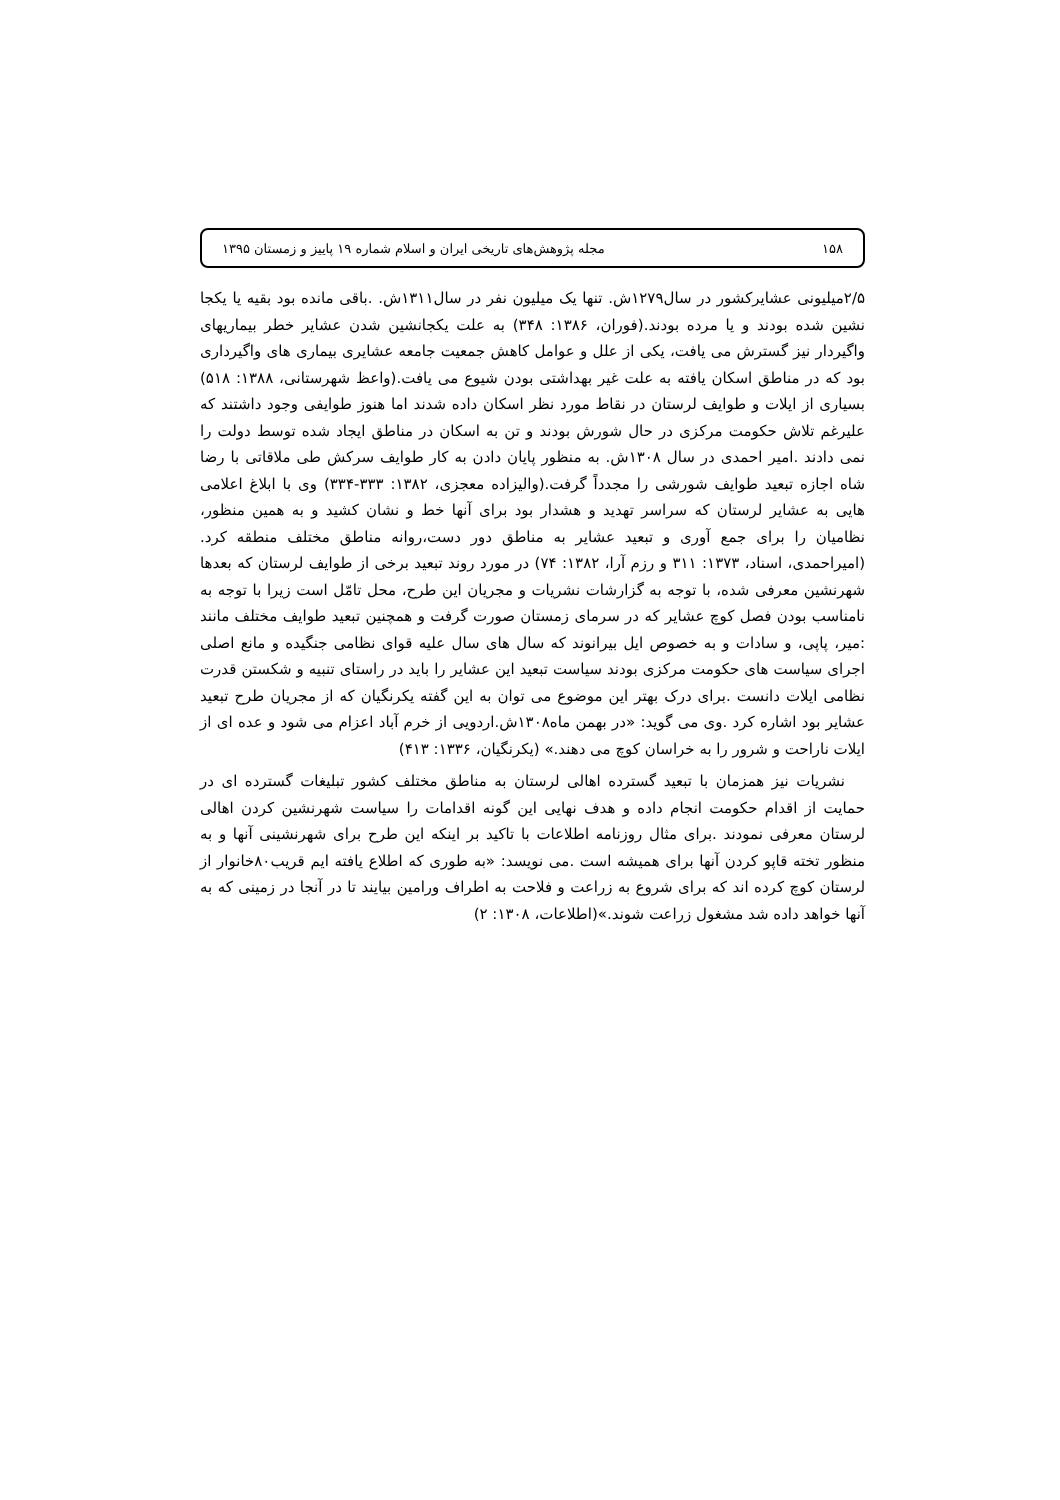۱۵۸ مجله پژوهش‌های تاریخی ایران و اسلام شماره ۱۹ پاییز و زمستان ۱۳۹۵
۲/۵میلیونی عشایرکشور در سال۱۲۷۹ش. تنها یک میلیون نفر در سال۱۳۱۱ش. .باقی مانده بود بقیه یا یکجا نشین شده بودند و یا مرده بودند.(فوران، ۱۳۸۶: ۳۴۸) به علت یکجانشین شدن عشایر خطر بیماریهای واگیردار نیز گسترش می یافت، یکی از علل و عوامل کاهش جمعیت جامعه عشایری بیماری های واگیرداری بود که در مناطق اسکان یافته به علت غیر بهداشتی بودن شیوع می یافت.(واعظ شهرستانی، ۱۳۸۸: ۵۱۸) بسیاری از ایلات و طوایف لرستان در نقاط مورد نظر اسکان داده شدند اما هنوز طوایفی وجود داشتند که علیرغم تلاش حکومت مرکزی در حال شورش بودند و تن به اسکان در مناطق ایجاد شده توسط دولت را نمی دادند .امیر احمدی در سال ۱۳۰۸ش. به منظور پایان دادن به کار طوایف سرکش طی ملاقاتی با رضا شاه اجازه تبعید طوایف شورشی را مجدداً گرفت.(والیزاده معجزی، ۱۳۸۲: ۳۳۳-۳۳۴) وی با ابلاغ اعلامی هایی به عشایر لرستان که سراسر تهدید و هشدار بود برای آنها خط و نشان کشید و به همین منظور، نظامیان را برای جمع آوری و تبعید عشایر به مناطق دور دست،روانه مناطق مختلف منطقه کرد. (امیراحمدی، اسناد، ۱۳۷۳: ۳۱۱ و رزم آرا، ۱۳۸۲: ۷۴) در مورد روند تبعید برخی از طوایف لرستان که بعدها شهرنشین معرفی شده، با توجه به گزارشات نشریات و مجریان این طرح، محل تامّل است زیرا با توجه به نامناسب بودن فصل کوچ عشایر که در سرمای زمستان صورت گرفت و همچنین تبعید طوایف مختلف مانند :میر، پاپی، و سادات و به خصوص ایل بیرانوند که سال های سال علیه قوای نظامی جنگیده و مانع اصلی اجرای سیاست های حکومت مرکزی بودند سیاست تبعید این عشایر را باید در راستای تنبیه و شکستن قدرت نظامی ایلات دانست .برای درک بهتر این موضوع می توان به این گفته یکرنگیان که از مجریان طرح تبعید عشایر بود اشاره کرد .وی می گوید: «در بهمن ماه۱۳۰۸ش.اردویی از خرم آباد اعزام می شود و عده ای از ایلات ناراحت و شرور را به خراسان کوچ می دهند.» (یکرنگیان، ۱۳۳۶: ۴۱۳)
نشریات نیز همزمان با تبعید گسترده اهالی لرستان به مناطق مختلف کشور تبلیغات گسترده ای در حمایت از اقدام حکومت انجام داده و هدف نهایی این گونه اقدامات را سیاست شهرنشین کردن اهالی لرستان معرفی نمودند .برای مثال روزنامه اطلاعات با تاکید بر اینکه این طرح برای شهرنشینی آنها و به منظور تخته قاپو کردن آنها برای همیشه است .می نویسد: «به طوری که اطلاع یافته ایم قریب۸۰خانوار از لرستان کوچ کرده اند که برای شروع به زراعت و فلاحت به اطراف ورامین بیایند تا در آنجا در زمینی که به آنها خواهد داده شد مشغول زراعت شوند.»(اطلاعات، ۱۳۰۸: ۲)